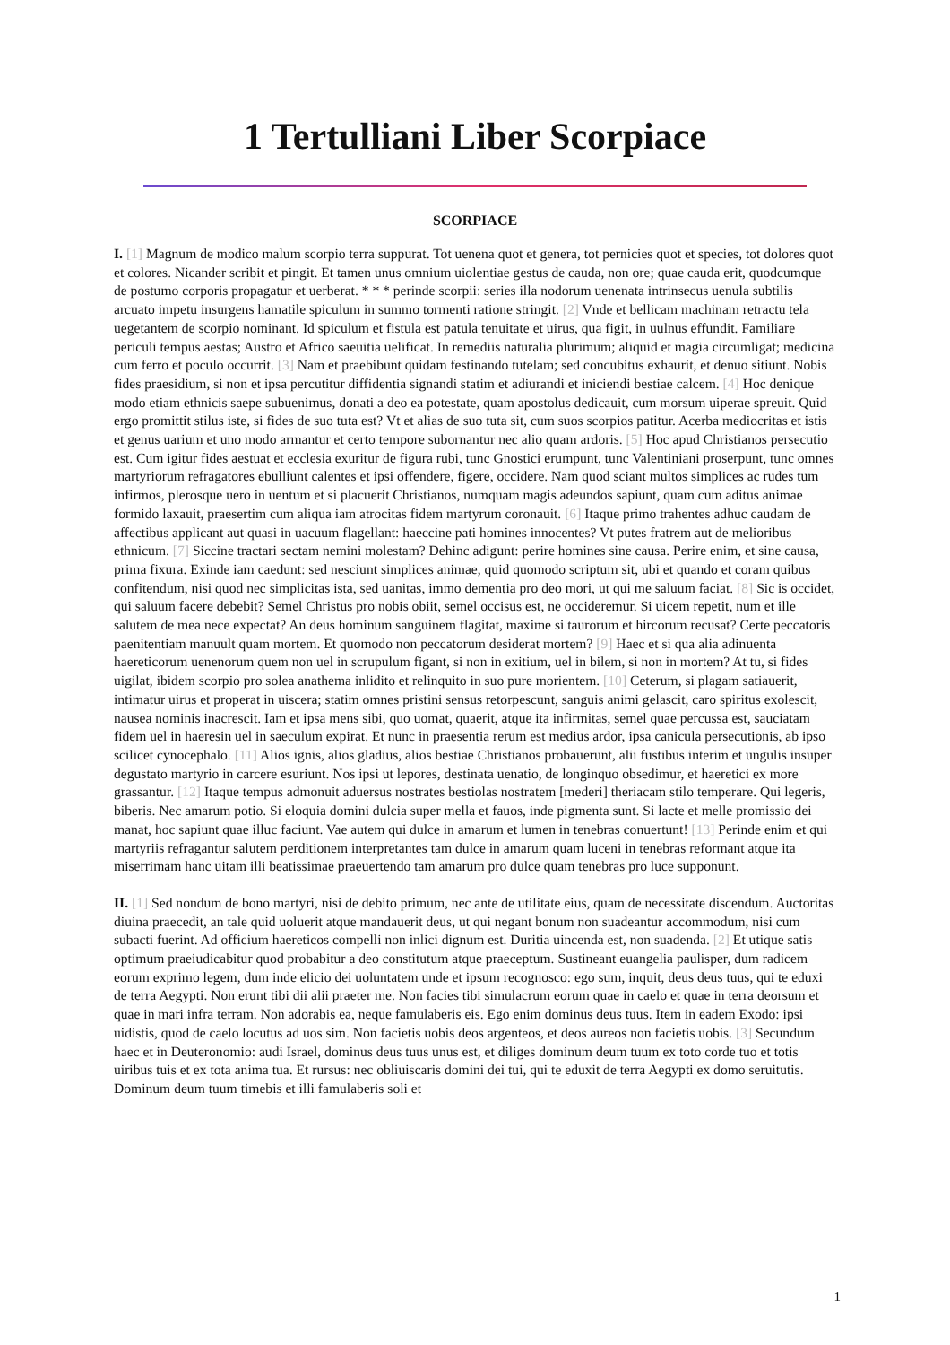1 Tertulliani Liber Scorpiace
SCORPIACE
I. [1] Magnum de modico malum scorpio terra suppurat. Tot uenena quot et genera, tot pernicies quot et species, tot dolores quot et colores. Nicander scribit et pingit. Et tamen unus omnium uiolentiae gestus de cauda, non ore; quae cauda erit, quodcumque de postumo corporis propagatur et uerberat. * * * perinde scorpii: series illa nodorum uenenata intrinsecus uenula subtilis arcuato impetu insurgens hamatile spiculum in summo tormenti ratione stringit. [2] Vnde et bellicam machinam retractu tela uegetantem de scorpio nominant. Id spiculum et fistula est patula tenuitate et uirus, qua figit, in uulnus effundit. Familiare periculi tempus aestas; Austro et Africo saeuitia uelificat. In remediis naturalia plurimum; aliquid et magia circumligat; medicina cum ferro et poculo occurrit. [3] Nam et praebibunt quidam festinando tutelam; sed concubitus exhaurit, et denuo sitiunt. Nobis fides praesidium, si non et ipsa percutitur diffidentia signandi statim et adiurandi et iniciendi bestiae calcem. [4] Hoc denique modo etiam ethnicis saepe subuenimus, donati a deo ea potestate, quam apostolus dedicauit, cum morsum uiperae spreuit. Quid ergo promittit stilus iste, si fides de suo tuta est? Vt et alias de suo tuta sit, cum suos scorpios patitur. Acerba mediocritas et istis et genus uarium et uno modo armantur et certo tempore subornantur nec alio quam ardoris. [5] Hoc apud Christianos persecutio est. Cum igitur fides aestuat et ecclesia exuritur de figura rubi, tunc Gnostici erumpunt, tunc Valentiniani proserpunt, tunc omnes martyriorum refragatores ebulliunt calentes et ipsi offendere, figere, occidere. Nam quod sciant multos simplices ac rudes tum infirmos, plerosque uero in uentum et si placuerit Christianos, numquam magis adeundos sapiunt, quam cum aditus animae formido laxauit, praesertim cum aliqua iam atrocitas fidem martyrum coronauit. [6] Itaque primo trahentes adhuc caudam de affectibus applicant aut quasi in uacuum flagellant: haeccine pati homines innocentes? Vt putes fratrem aut de melioribus ethnicum. [7] Siccine tractari sectam nemini molestam? Dehinc adigunt: perire homines sine causa. Perire enim, et sine causa, prima fixura. Exinde iam caedunt: sed nesciunt simplices animae, quid quomodo scriptum sit, ubi et quando et coram quibus confitendum, nisi quod nec simplicitas ista, sed uanitas, immo dementia pro deo mori, ut qui me saluum faciat. [8] Sic is occidet, qui saluum facere debebit? Semel Christus pro nobis obiit, semel occisus est, ne occideremur. Si uicem repetit, num et ille salutem de mea nece expectat? An deus hominum sanguinem flagitat, maxime si taurorum et hircorum recusat? Certe peccatoris paenitentiam manuult quam mortem. Et quomodo non peccatorum desiderat mortem? [9] Haec et si qua alia adinuenta haereticorum uenenorum quem non uel in scrupulum figant, si non in exitium, uel in bilem, si non in mortem? At tu, si fides uigilat, ibidem scorpio pro solea anathema inlidito et relinquito in suo pure morientem. [10] Ceterum, si plagam satiauerit, intimatur uirus et properat in uiscera; statim omnes pristini sensus retorpescunt, sanguis animi gelascit, caro spiritus exolescit, nausea nominis inacrescit. Iam et ipsa mens sibi, quo uomat, quaerit, atque ita infirmitas, semel quae percussa est, sauciatam fidem uel in haeresin uel in saeculum expirat. Et nunc in praesentia rerum est medius ardor, ipsa canicula persecutionis, ab ipso scilicet cynocephalo. [11] Alios ignis, alios gladius, alios bestiae Christianos probauerunt, alii fustibus interim et ungulis insuper degustato martyrio in carcere esuriunt. Nos ipsi ut lepores, destinata uenatio, de longinquo obsedimur, et haeretici ex more grassantur. [12] Itaque tempus admonuit aduersus nostrates bestiolas nostratem [mederi] theriacam stilo temperare. Qui legeris, biberis. Nec amarum potio. Si eloquia domini dulcia super mella et fauos, inde pigmenta sunt. Si lacte et melle promissio dei manat, hoc sapiunt quae illuc faciunt. Vae autem qui dulce in amarum et lumen in tenebras conuertunt! [13] Perinde enim et qui martyriis refragantur salutem perditionem interpretantes tam dulce in amarum quam luceni in tenebras reformant atque ita miserrimam hanc uitam illi beatissimae praeuertendo tam amarum pro dulce quam tenebras pro luce supponunt.
II. [1] Sed nondum de bono martyri, nisi de debito primum, nec ante de utilitate eius, quam de necessitate discendum. Auctoritas diuina praecedit, an tale quid uoluerit atque mandauerit deus, ut qui negant bonum non suadeantur accommodum, nisi cum subacti fuerint. Ad officium haereticos compelli non inlici dignum est. Duritia uincenda est, non suadenda. [2] Et utique satis optimum praeiudicabitur quod probabitur a deo constitutum atque praeceptum. Sustineant euangelia paulisper, dum radicem eorum exprimo legem, dum inde elicio dei uoluntatem unde et ipsum recognosco: ego sum, inquit, deus deus tuus, qui te eduxi de terra Aegypti. Non erunt tibi dii alii praeter me. Non facies tibi simulacrum eorum quae in caelo et quae in terra deorsum et quae in mari infra terram. Non adorabis ea, neque famulaberis eis. Ego enim dominus deus tuus. Item in eadem Exodo: ipsi uidistis, quod de caelo locutus ad uos sim. Non facietis uobis deos argenteos, et deos aureos non facietis uobis. [3] Secundum haec et in Deuteronomio: audi Israel, dominus deus tuus unus est, et diliges dominum deum tuum ex toto corde tuo et totis uiribus tuis et ex tota anima tua. Et rursus: nec obliuiscaris domini dei tui, qui te eduxit de terra Aegypti ex domo seruitutis. Dominum deum tuum timebis et illi famulaberis soli et
1